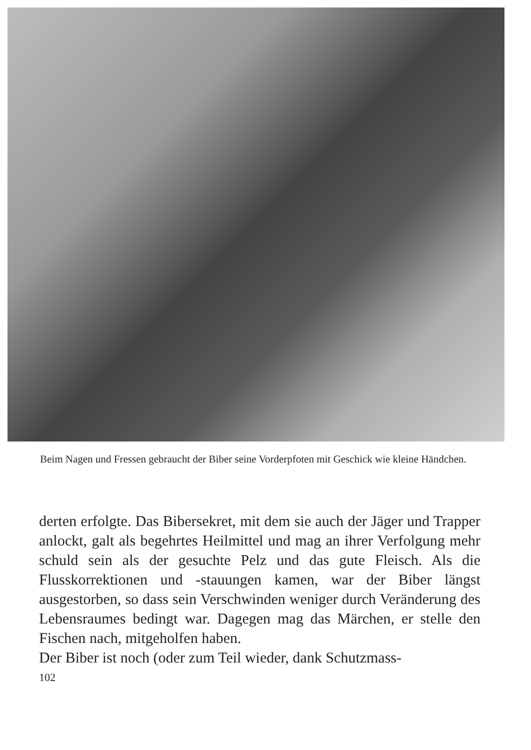Beim Nagen und Fressen gebraucht der Biber seine Vorderpfoten mit Geschick wie kleine Händchen.
derten erfolgte. Das Bibersekret, mit dem sie auch der Jäger und Trapper anlockt, galt als begehrtes Heilmittel und mag an ihrer Verfolgung mehr schuld sein als der gesuchte Pelz und das gute Fleisch. Als die Flusskorrektionen und -stauungen kamen, war der Biber längst ausgestorben, so dass sein Verschwinden weniger durch Veränderung des Lebensraumes bedingt war. Dagegen mag das Märchen, er stelle den Fischen nach, mitgeholfen haben.
Der Biber ist noch (oder zum Teil wieder, dank Schutzmass-
102